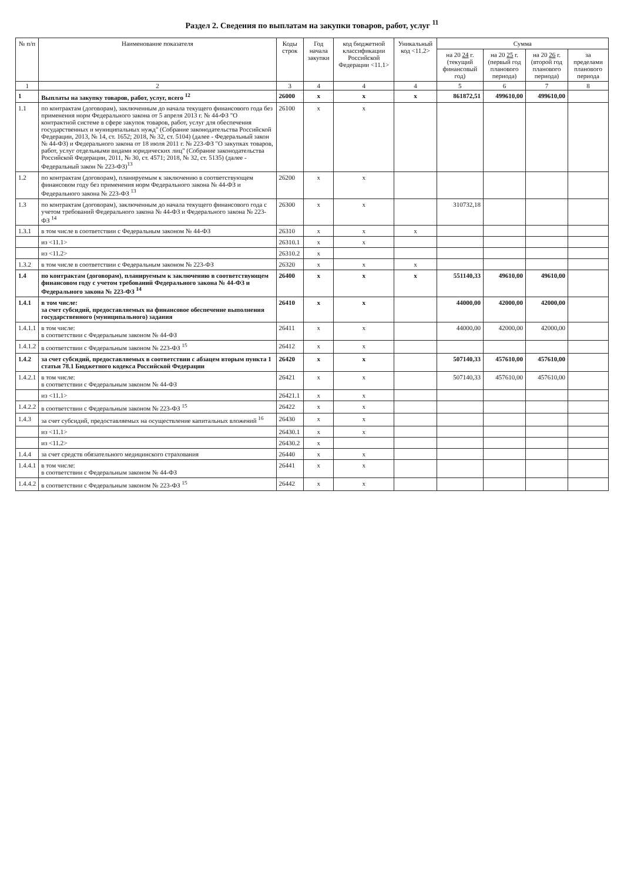Раздел 2. Сведения по выплатам на закупки товаров, работ, услуг <sup>11</sup>
| № п/п | Наименование показателя | Коды строк | Год начала закупки | код бюджетной классификации Российской Федерации <11.1> | Уникальный код <11.2> | Сумма | | | |
| --- | --- | --- | --- | --- | --- | --- | --- | --- | --- |
| | | | | | | на 20 24 г. (текущий финансовый год) | на 20 25 г. (первый год планового периода) | на 20 26 г. (второй год планового периода) | за пределами планового периода |
| 1 | 2 | 3 | 4 | 4 | 4 | 5 | 6 | 7 | 8 |
| 1 | Выплаты на закупку товаров, работ, услуг, всего <sup>12</sup> | 26000 | x | x | x | 861872,51 | 499610,00 | 499610,00 | |
| 1.1 | по контрактам (договорам), заключенным до начала текущего финансового года без применения норм Федерального закона от 5 апреля 2013 г. № 44-ФЗ "О контрактной системе в сфере закупок товаров, работ, услуг для обеспечения государственных и муниципальных нужд" (Собрание законодательства Российской Федерации, 2013, № 14, ст. 1652; 2018, № 32, ст. 5104) (далее - Федеральный закон № 44-ФЗ) и Федерального закона от 18 июля 2011 г. № 223-ФЗ "О закупках товаров, работ, услуг отдельными видами юридических лиц" (Собрание законодательства Российской Федерации, 2011, № 30, ст. 4571; 2018, № 32, ст. 5135) (далее - Федеральный закон № 223-ФЗ)<sup>13</sup> | 26100 | x | x | | | | | |
| 1.2 | по контрактам (договорам), планируемым к заключению в соответствующем финансовом году без применения норм Федерального закона № 44-ФЗ и Федерального закона № 223-ФЗ <sup>13</sup> | 26200 | x | x | | | | | |
| 1.3 | по контрактам (договорам), заключенным до начала текущего финансового года с учетом требований Федерального закона № 44-ФЗ и Федерального закона № 223-ФЗ <sup>14</sup> | 26300 | x | x | | 310732,18 | | | |
| 1.3.1 | в том числе в соответствии с Федеральным законом № 44-ФЗ | 26310 | x | x | x | | | | |
| | из <11.1> | 26310.1 | x | x | | | | | |
| | из <11.2> | 26310.2 | x | | | | | | |
| 1.3.2 | в том числе в соответствии с Федеральным законом № 223-ФЗ | 26320 | x | x | x | | | | |
| 1.4 | по контрактам (договорам), планируемым к заключению в соответствующем финансовом году с учетом требований Федерального закона № 44-ФЗ и Федерального закона № 223-ФЗ <sup>14</sup> | 26400 | x | x | x | 551140,33 | 49610,00 | 49610,00 | |
| 1.4.1 | в том числе: за счет субсидий, предоставляемых на финансовое обеспечение выполнения государственного (муниципального) задания | 26410 | x | x | | 44000,00 | 42000,00 | 42000,00 | |
| 1.4.1.1 | в том числе: в соответствии с Федеральным законом № 44-ФЗ | 26411 | x | x | | 44000,00 | 42000,00 | 42000,00 | |
| 1.4.1.2 | в соответствии с Федеральным законом № 223-ФЗ <sup>15</sup> | 26412 | x | x | | | | | |
| 1.4.2 | за счет субсидий, предоставляемых в соответствии с абзацем вторым пункта 1 статьи 78.1 Бюджетного кодекса Российской Федерации | 26420 | x | x | | 507140,33 | 457610,00 | 457610,00 | |
| 1.4.2.1 | в том числе: в соответствии с Федеральным законом № 44-ФЗ | 26421 | x | x | | 507140,33 | 457610,00 | 457610,00 | |
| | из <11.1> | 26421.1 | x | x | | | | | |
| 1.4.2.2 | в соответствии с Федеральным законом № 223-ФЗ <sup>15</sup> | 26422 | x | x | | | | | |
| 1.4.3 | за счет субсидий, предоставляемых на осуществление капитальных вложений <sup>16</sup> | 26430 | x | x | | | | | |
| | из <11.1> | 26430.1 | x | x | | | | | |
| | из <11.2> | 26430.2 | x | | | | | | |
| 1.4.4 | за счет средств обязательного медицинского страхования | 26440 | x | x | | | | | |
| 1.4.4.1 | в том числе: в соответствии с Федеральным законом № 44-ФЗ | 26441 | x | x | | | | | |
| 1.4.4.2 | в соответствии с Федеральным законом № 223-ФЗ <sup>15</sup> | 26442 | x | x | | | | | |